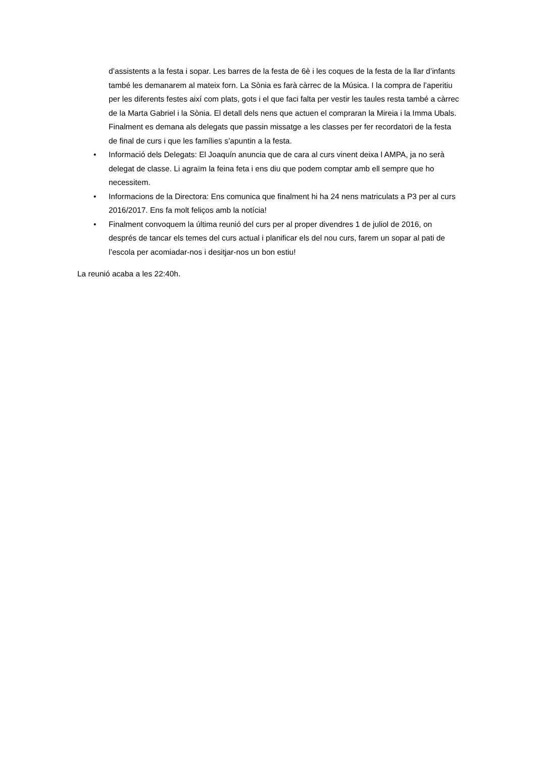d’assistents a la festa i sopar. Les barres de la festa de 6è i les coques de la festa de la llar d’infants també les demanarem al mateix forn. La Sònia es farà càrrec de la Música. I la compra de l’aperitiu per les diferents festes així com plats, gots i el que faci falta per vestir les taules resta també a càrrec de la Marta Gabriel i la Sònia. El detall dels nens que actuen el compraran la Mireia i la Imma Ubals. Finalment es demana als delegats que passin missatge a les classes per fer recordatori de la festa de final de curs i que les famílies s’apuntin a la festa.
• Informació dels Delegats: El Joaquín anuncia que de cara al curs vinent deixa l AMPA, ja no serà delegat de classe. Li agraïm la feina feta i ens diu que podem comptar amb ell sempre que ho necessitem.
• Informacions de la Directora: Ens comunica que finalment hi ha 24 nens matriculats a P3 per al curs 2016/2017. Ens fa molt feliços amb la notícia!
• Finalment convoquem la última reunió del curs per al proper divendres 1 de juliol de 2016, on després de tancar els temes del curs actual i planificar els del nou curs, farem un sopar al pati de l’escola per acomiadar-nos i desitjar-nos un bon estiu!
La reunió acaba a les 22:40h.